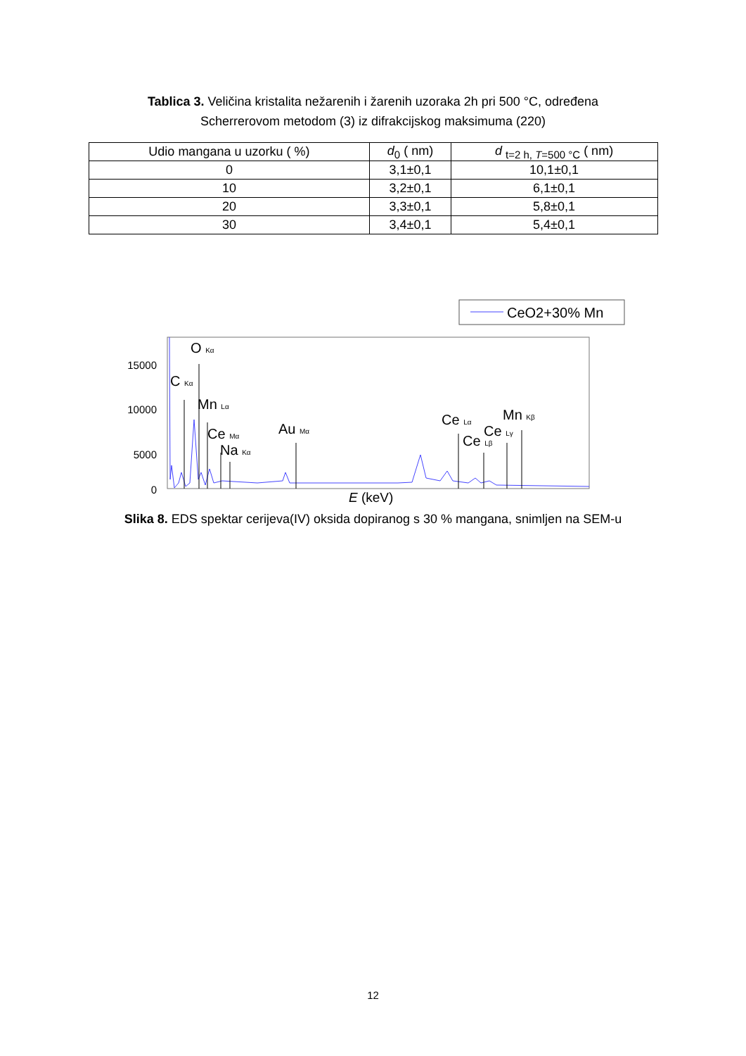Tablica 3. Veličina kristalita nežarenih i žarenih uzoraka 2h pri 500 °C, određena Scherrerovom metodom (3) iz difrakcijskog maksimuma (220)
| Udio mangana u uzorku ( %) | d<sub>0</sub> ( nm) | d <sub>t=2 h, T=500 °C</sub> ( nm) |
| --- | --- | --- |
| 0 | 3,1±0,1 | 10,1±0,1 |
| 10 | 3,2±0,1 | 6,1±0,1 |
| 20 | 3,3±0,1 | 5,8±0,1 |
| 30 | 3,4±0,1 | 5,4±0,1 |
CeO2+30% Mn
15000
10000
5000
0
O Kα
C Kα
Mn Lα
Ce Mα
Na Kα
Au Mα
Ce Lα
Ce Lβ
Ce Lγ
Mn Kβ
E (keV)
Slika 8. EDS spektar cerijeva(IV) oksida dopiranog s 30 % mangana, snimljen na SEM-u
12